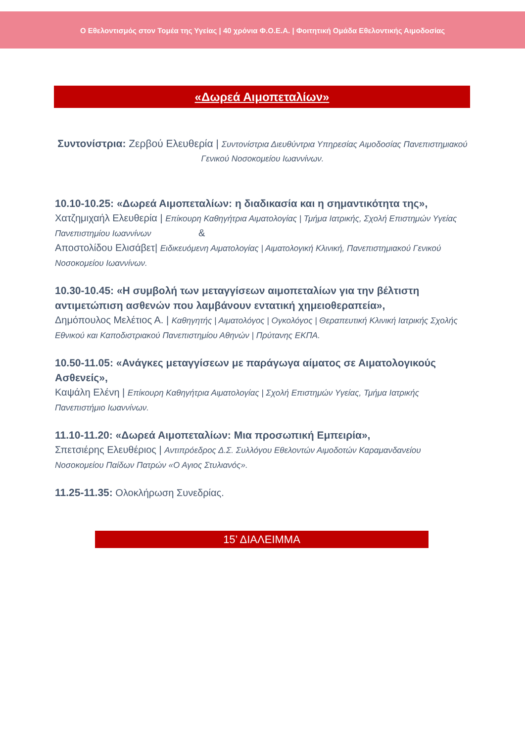Ο Εθελοντισμός στον Τομέα της Υγείας | 40 χρόνια Φ.Ο.Ε.Α. | Φοιτητική Ομάδα Εθελοντικής Αιμοδοσίας
«Δωρεά Αιμοπεταλίων»
Συντονίστρια: Ζερβού Ελευθερία | Συντονίστρια Διευθύντρια Υπηρεσίας Αιμοδοσίας Πανεπιστημιακού Γενικού Νοσοκομείου Ιωαννίνων.
10.10-10.25: «Δωρεά Αιμοπεταλίων: η διαδικασία και η σημαντικότητα της»,
Χατζημιχαήλ Ελευθερία | Επίκουρη Καθηγήτρια Αιματολογίας | Τμήμα Ιατρικής, Σχολή Επιστημών Υγείας Πανεπιστημίου Ιωαννίνων &
Αποστολίδου Ελισάβετ| Ειδικευόμενη Αιματολογίας | Αιματολογική Κλινική, Πανεπιστημιακού Γενικού Νοσοκομείου Ιωαννίνων.
10.30-10.45: «Η συμβολή των μεταγγίσεων αιμοπεταλίων για την βέλτιστη αντιμετώπιση ασθενών που λαμβάνουν εντατική χημειοθεραπεία»,
Δημόπουλος Μελέτιος Α. | Καθηγητής | Αιματολόγος | Ογκολόγος | Θεραπευτική Κλινική Ιατρικής Σχολής Εθνικού και Καποδιστριακού Πανεπιστημίου Αθηνών | Πρύτανης ΕΚΠΑ.
10.50-11.05: «Ανάγκες μεταγγίσεων με παράγωγα αίματος σε Αιματολογικούς Ασθενείς»,
Καψάλη Ελένη | Επίκουρη Καθηγήτρια Αιματολογίας | Σχολή Επιστημών Υγείας, Τμήμα Ιατρικής Πανεπιστήμιο Ιωαννίνων.
11.10-11.20: «Δωρεά Αιμοπεταλίων: Μια προσωπική Εμπειρία»,
Σπετσιέρης Ελευθέριος | Αντιπρόεδρος Δ.Σ. Συλλόγου Εθελοντών Αιμοδοτών Καραμανδανείου Νοσοκομείου Παίδων Πατρών «Ο Αγιος Στυλιανός».
11.25-11.35: Ολοκλήρωση Συνεδρίας.
15’ ΔΙΑΛΕΙΜΜΑ